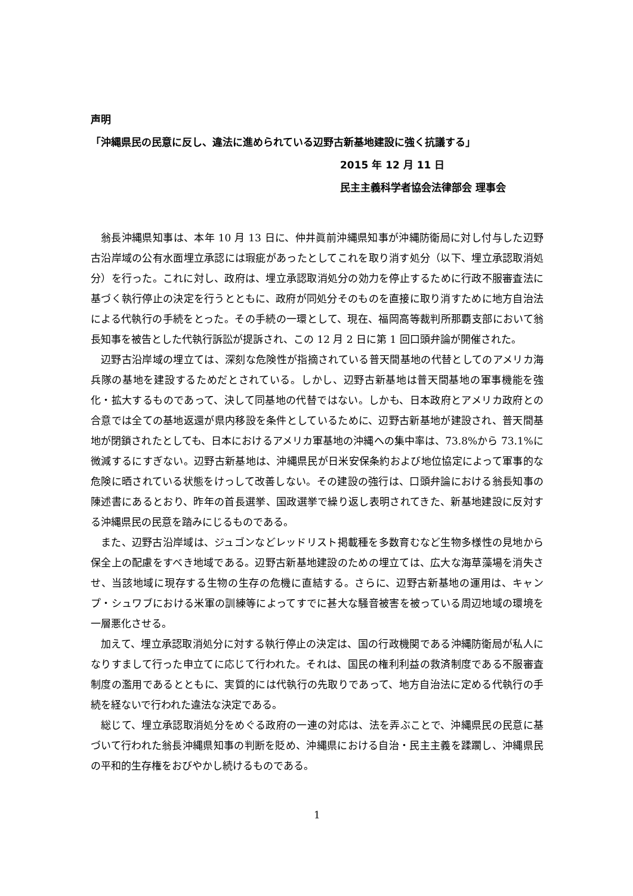声明
「沖縄県民の民意に反し、違法に進められている辺野古新基地建設に強く抗議する」
2015 年 12 月 11 日
民主主義科学者協会法律部会 理事会
翁長沖縄県知事は、本年 10 月 13 日に、仲井眞前沖縄県知事が沖縄防衛局に対し付与した辺野古沿岸域の公有水面埋立承認には瑕疵があったとしてこれを取り消す処分（以下、埋立承認取消処分）を行った。これに対し、政府は、埋立承認取消処分の効力を停止するために行政不服審査法に基づく執行停止の決定を行うとともに、政府が同処分そのものを直接に取り消すために地方自治法による代執行の手続をとった。その手続の一環として、現在、福岡高等裁判所那覇支部において翁長知事を被告とした代執行訴訟が提訴され、この 12 月 2 日に第 1 回口頭弁論が開催された。
辺野古沿岸域の埋立ては、深刻な危険性が指摘されている普天間基地の代替としてのアメリカ海兵隊の基地を建設するためだとされている。しかし、辺野古新基地は普天間基地の軍事機能を強化・拡大するものであって、決して同基地の代替ではない。しかも、日本政府とアメリカ政府との合意では全ての基地返還が県内移設を条件としているために、辺野古新基地が建設され、普天間基地が閉鎖されたとしても、日本におけるアメリカ軍基地の沖縄への集中率は、73.8%から 73.1%に微減するにすぎない。辺野古新基地は、沖縄県民が日米安保条約および地位協定によって軍事的な危険に晒されている状態をけっして改善しない。その建設の強行は、口頭弁論における翁長知事の陳述書にあるとおり、昨年の首長選挙、国政選挙で繰り返し表明されてきた、新基地建設に反対する沖縄県民の民意を踏みにじるものである。
また、辺野古沿岸域は、ジュゴンなどレッドリスト掲載種を多数育むなど生物多様性の見地から保全上の配慮をすべき地域である。辺野古新基地建設のための埋立ては、広大な海草藻場を消失させ、当該地域に現存する生物の生存の危機に直結する。さらに、辺野古新基地の運用は、キャンプ・シュワブにおける米軍の訓練等によってすでに甚大な騒音被害を被っている周辺地域の環境を一層悪化させる。
加えて、埋立承認取消処分に対する執行停止の決定は、国の行政機関である沖縄防衛局が私人になりすまして行った申立てに応じて行われた。それは、国民の権利利益の救済制度である不服審査制度の濫用であるとともに、実質的には代執行の先取りであって、地方自治法に定める代執行の手続を経ないで行われた違法な決定である。
総じて、埋立承認取消処分をめぐる政府の一連の対応は、法を弄ぶことで、沖縄県民の民意に基づいて行われた翁長沖縄県知事の判断を貶め、沖縄県における自治・民主主義を蹂躙し、沖縄県民の平和的生存権をおびやかし続けるものである。
1